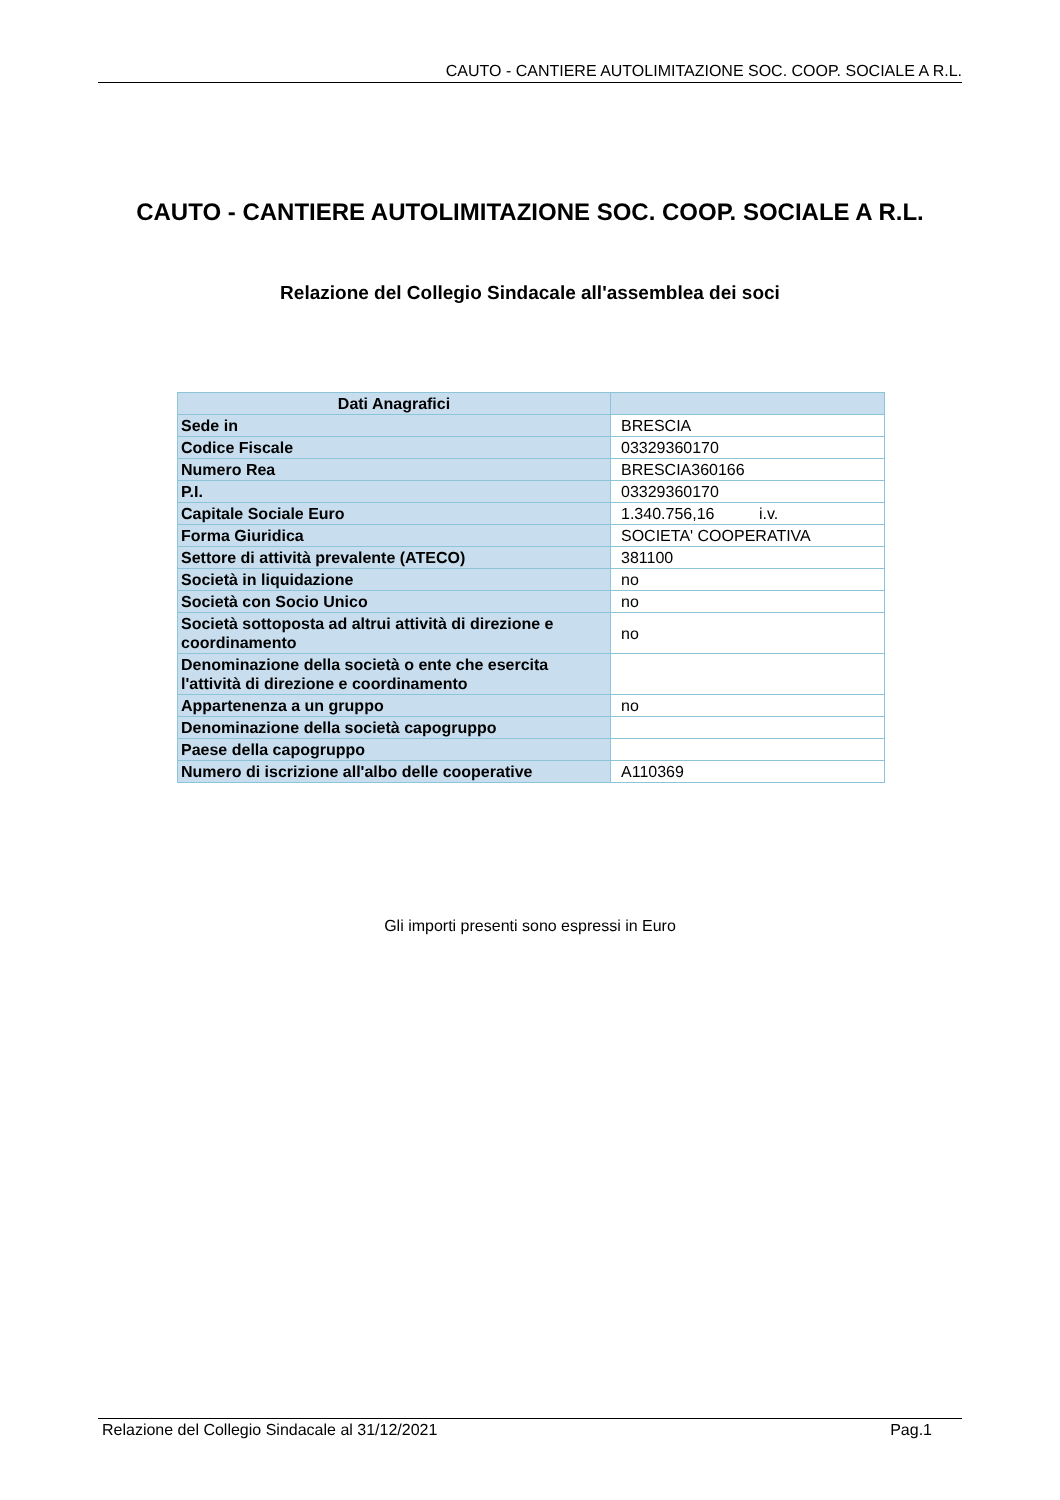CAUTO - CANTIERE AUTOLIMITAZIONE SOC. COOP. SOCIALE A R.L.
CAUTO - CANTIERE AUTOLIMITAZIONE SOC. COOP. SOCIALE A R.L.
Relazione del Collegio Sindacale all'assemblea dei soci
| Dati Anagrafici | |
| --- | --- |
| Sede in | BRESCIA |
| Codice Fiscale | 03329360170 |
| Numero Rea | BRESCIA360166 |
| P.I. | 03329360170 |
| Capitale Sociale Euro | 1.340.756,16 i.v. |
| Forma Giuridica | SOCIETA' COOPERATIVA |
| Settore di attività prevalente (ATECO) | 381100 |
| Società in liquidazione | no |
| Società con Socio Unico | no |
| Società sottoposta ad altrui attività di direzione e coordinamento | no |
| Denominazione della società o ente che esercita l'attività di direzione e coordinamento | |
| Appartenenza a un gruppo | no |
| Denominazione della società capogruppo | |
| Paese della capogruppo | |
| Numero di iscrizione all'albo delle cooperative | A110369 |
Gli importi presenti sono espressi in Euro
Relazione del Collegio Sindacale al 31/12/2021 Pag.1